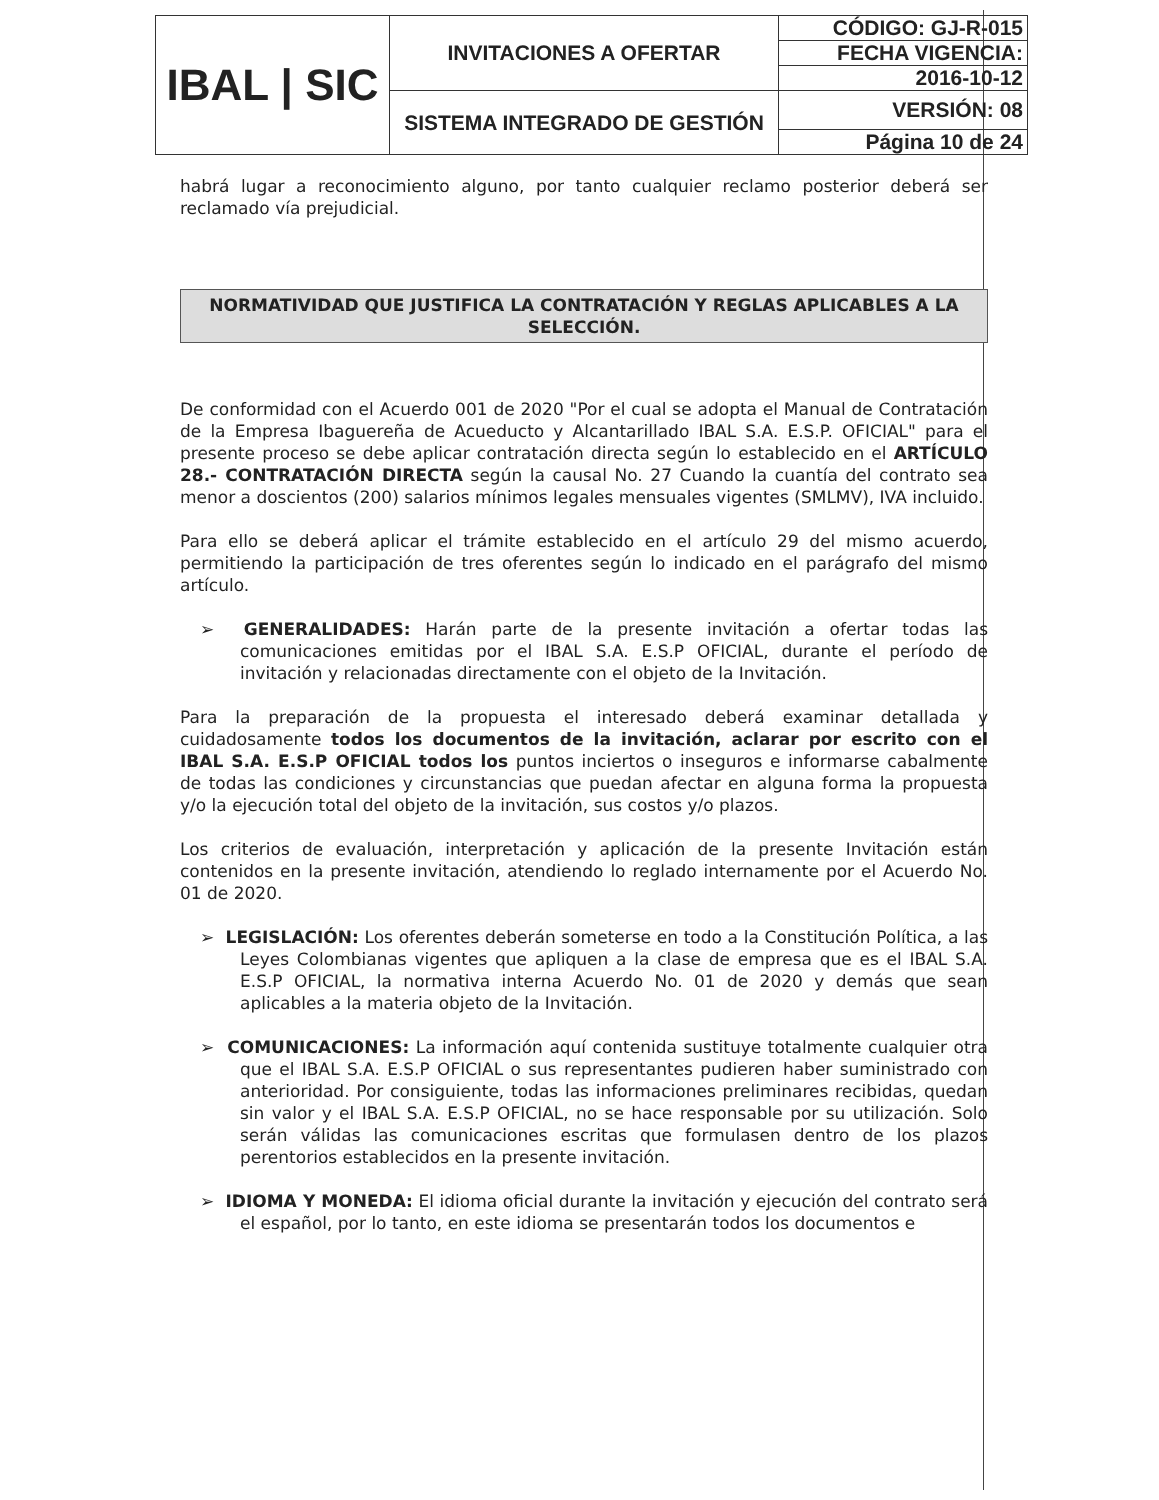| IBAL / SIC | INVITACIONES A OFERTAR | CÓDIGO: GJ-R-015 |
| | | FECHA VIGENCIA: |
| | | 2016-10-12 |
| | SISTEMA INTEGRADO DE GESTIÓN | VERSIÓN: 08 |
| | | Página 10 de 24 |
habrá lugar a reconocimiento alguno, por tanto cualquier reclamo posterior deberá ser reclamado vía prejudicial.
NORMATIVIDAD QUE JUSTIFICA LA CONTRATACIÓN Y REGLAS APLICABLES A LA SELECCIÓN.
De conformidad con el Acuerdo 001 de 2020 "Por el cual se adopta el Manual de Contratación de la Empresa Ibaguereña de Acueducto y Alcantarillado IBAL S.A. E.S.P. OFICIAL" para el presente proceso se debe aplicar contratación directa según lo establecido en el ARTÍCULO 28.- CONTRATACIÓN DIRECTA según la causal No. 27 Cuando la cuantía del contrato sea menor a doscientos (200) salarios mínimos legales mensuales vigentes (SMLMV), IVA incluido.
Para ello se deberá aplicar el trámite establecido en el artículo 29 del mismo acuerdo, permitiendo la participación de tres oferentes según lo indicado en el parágrafo del mismo artículo.
➢ GENERALIDADES: Harán parte de la presente invitación a ofertar todas las comunicaciones emitidas por el IBAL S.A. E.S.P OFICIAL, durante el período de invitación y relacionadas directamente con el objeto de la Invitación.
Para la preparación de la propuesta el interesado deberá examinar detallada y cuidadosamente todos los documentos de la invitación, aclarar por escrito con el IBAL S.A. E.S.P OFICIAL todos los puntos inciertos o inseguros e informarse cabalmente de todas las condiciones y circunstancias que puedan afectar en alguna forma la propuesta y/o la ejecución total del objeto de la invitación, sus costos y/o plazos.
Los criterios de evaluación, interpretación y aplicación de la presente Invitación están contenidos en la presente invitación, atendiendo lo reglado internamente por el Acuerdo No. 01 de 2020.
➢ LEGISLACIÓN: Los oferentes deberán someterse en todo a la Constitución Política, a las Leyes Colombianas vigentes que apliquen a la clase de empresa que es el IBAL S.A. E.S.P OFICIAL, la normativa interna Acuerdo No. 01 de 2020 y demás que sean aplicables a la materia objeto de la Invitación.
➢ COMUNICACIONES: La información aquí contenida sustituye totalmente cualquier otra que el IBAL S.A. E.S.P OFICIAL o sus representantes pudieren haber suministrado con anterioridad. Por consiguiente, todas las informaciones preliminares recibidas, quedan sin valor y el IBAL S.A. E.S.P OFICIAL, no se hace responsable por su utilización. Solo serán válidas las comunicaciones escritas que formulasen dentro de los plazos perentorios establecidos en la presente invitación.
➢ IDIOMA Y MONEDA: El idioma oficial durante la invitación y ejecución del contrato será el español, por lo tanto, en este idioma se presentarán todos los documentos e